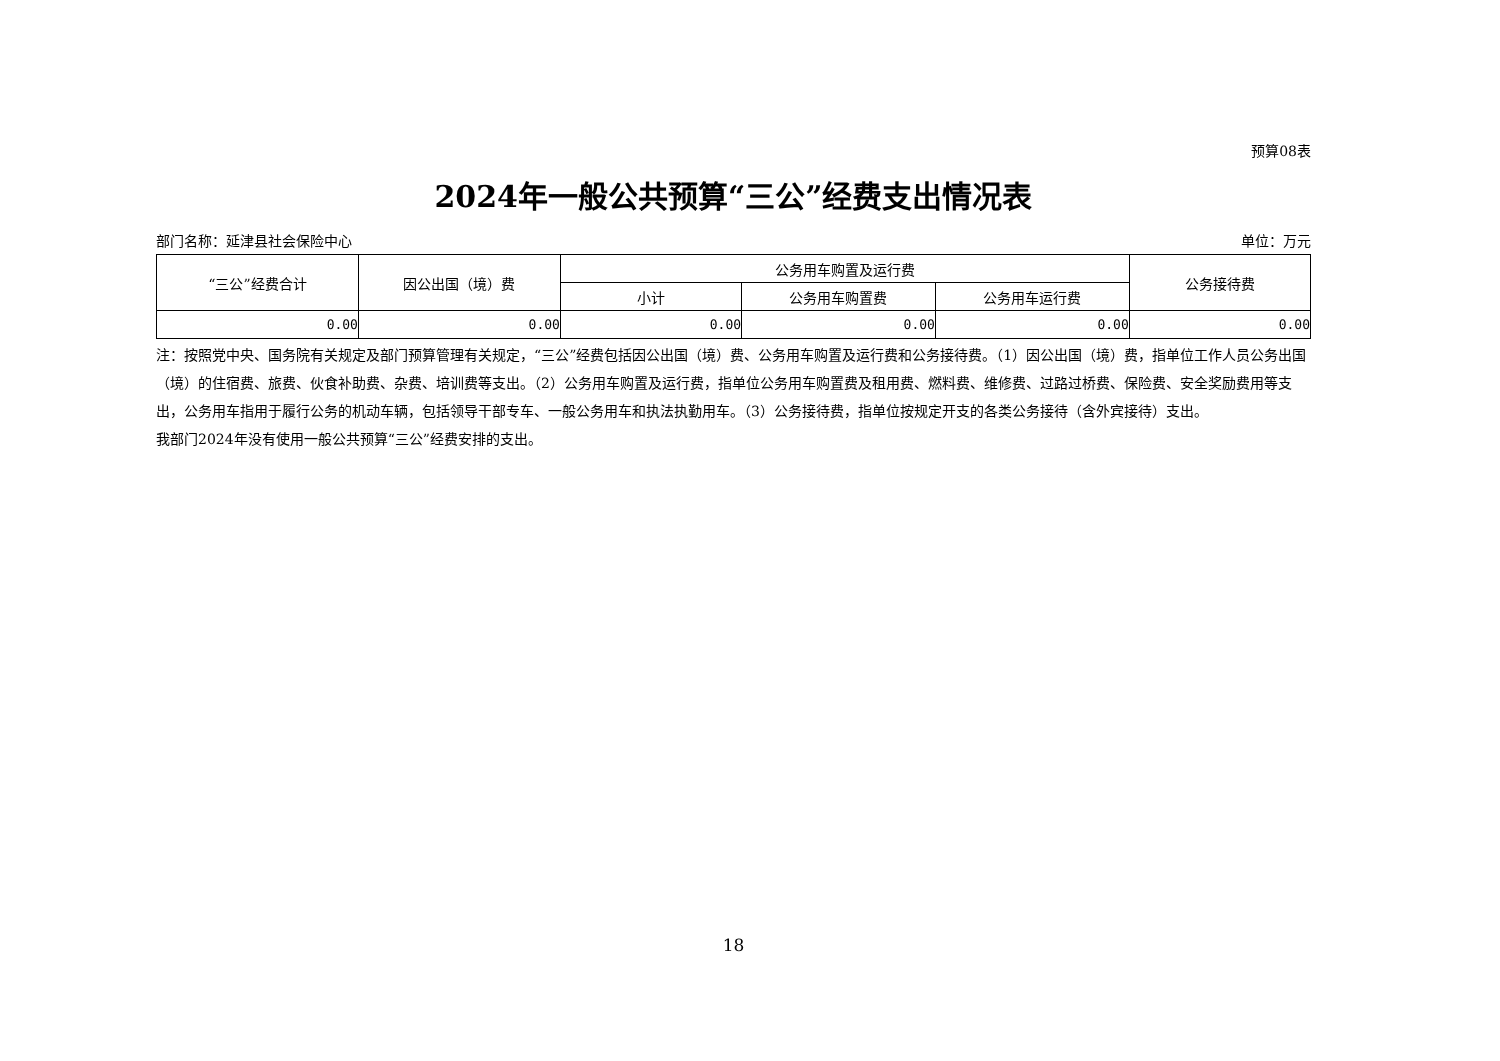预算08表
2024年一般公共预算“三公”经费支出情况表
部门名称：延津县社会保险中心 单位：万元
| “三公”经费合计 | 因公出国（境）费 | 公务用车购置及运行费 | | | 公务接待费 |
| --- | --- | --- | --- | --- | --- |
| | | 小计 | 公务用车购置费 | 公务用车运行费 | |
| 0.00 | 0.00 | 0.00 | 0.00 | 0.00 | 0.00 |
注：按照党中央、国务院有关规定及部门预算管理有关规定，“三公”经费包括因公出国（境）费、公务用车购置及运行费和公务接待费。（1）因公出国（境）费，指单位工作人员公务出国（境）的住宿费、旅费、伙食补助费、杂费、培训费等支出。（2）公务用车购置及运行费，指单位公务用车购置费及租用费、燃料费、维修费、过路过桥费、保险费、安全奖励费用等支出，公务用车指用于履行公务的机动车辆，包括领导干部专车、一般公务用车和执法执勤用车。（3）公务接待费，指单位按规定开支的各类公务接待（含外宾接待）支出。
我部门2024年没有使用一般公共预算“三公”经费安排的支出。
18